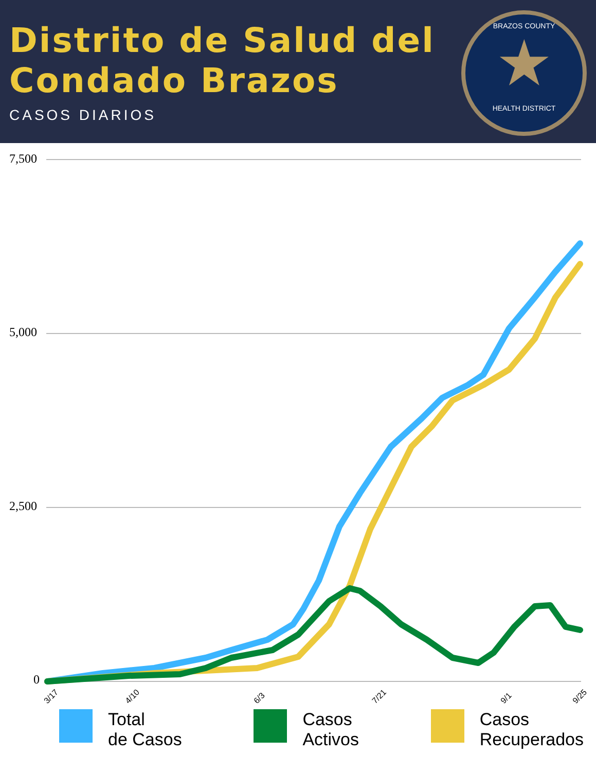Distrito de Salud del
Condado Brazos
CASOS DIARIOS
BRAZOS COUNTY
★
HEALTH DISTRICT
7,500
5,000
2,500
0
3/17
4/10
6/3
7/21
9/1
9/25
Total
de Casos
Casos
Activos
Casos
Recuperados